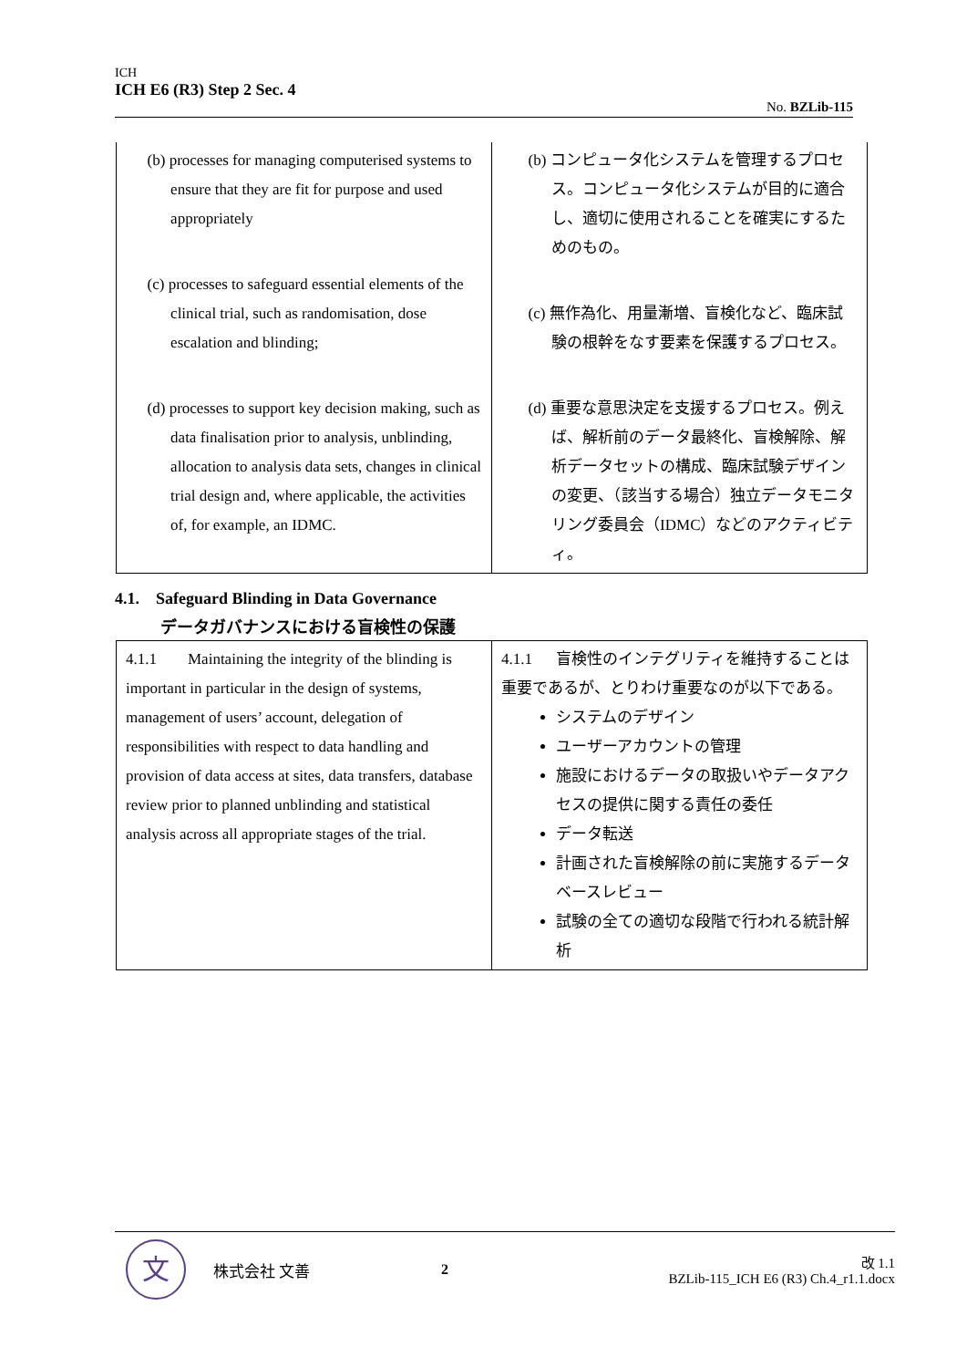ICH
ICH E6 (R3) Step 2 Sec. 4
No. BZLib-115
| (b) processes for managing computerised systems to ensure that they are fit for purpose and used appropriately (c) processes to safeguard essential elements of the clinical trial, such as randomisation, dose escalation and blinding; (d) processes to support key decision making, such as data finalisation prior to analysis, unblinding, allocation to analysis data sets, changes in clinical trial design and, where applicable, the activities of, for example, an IDMC. | (b) コンピュータ化システムを管理するプロセス。コンピュータ化システムが目的に適合し、適切に使用されることを確実にするためのもの。 (c) 無作為化、用量漸増、盲検化など、臨床試験の根幹をなす要素を保護するプロセス。 (d) 重要な意思決定を支援するプロセス。例えば、解析前のデータ最終化、盲検解除、解析データセットの構成、臨床試験デザインの変更、（該当する場合）独立データモニタリング委員会（IDMC）などのアクティビティ。 |
4.1. Safeguard Blinding in Data Governance
データガバナンスにおける盲検性の保護
| 4.1.1 Maintaining the integrity of the blinding is important in particular in the design of systems, management of users’ account, delegation of responsibilities with respect to data handling and provision of data access at sites, data transfers, database review prior to planned unblinding and statistical analysis across all appropriate stages of the trial. | 4.1.1 盲検性のインテグリティを維持することは重要であるが、とりわけ重要なのが以下である。 システムのデザイン ユーザーアカウントの管理 施設におけるデータの取扱いやデータアクセスの提供に関する責任の委任 データ転送 計画された盲検解除の前に実施するデータベースレビュー 試験の全ての適切な段階で行われる統計解析 |
文
株式会社 文善 2
改 1.1
BZLib-115_ICH E6 (R3) Ch.4_r1.1.docx